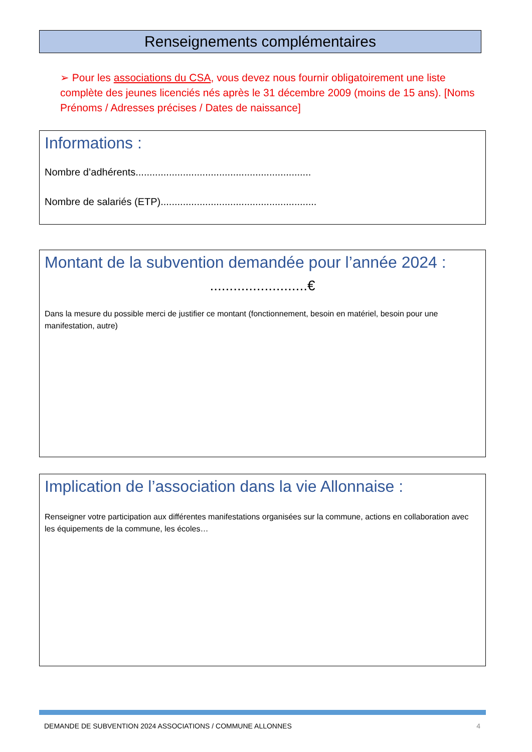Renseignements complémentaires
➢ Pour les associations du CSA, vous devez nous fournir obligatoirement une liste complète des jeunes licenciés nés après le 31 décembre 2009 (moins de 15 ans). [Noms Prénoms / Adresses précises / Dates de naissance]
Informations :
Nombre d’adhérents...............................................................
Nombre de salariés (ETP)........................................................
Montant de la subvention demandée pour l’année 2024 :
.........................€
Dans la mesure du possible merci de justifier ce montant (fonctionnement, besoin en matériel, besoin pour une manifestation, autre)
Implication de l’association dans la vie Allonnaise :
Renseigner votre participation aux différentes manifestations organisées sur la commune, actions en collaboration avec les équipements de la commune, les écoles…
DEMANDE DE SUBVENTION 2024 ASSOCIATIONS / COMMUNE ALLONNES 4